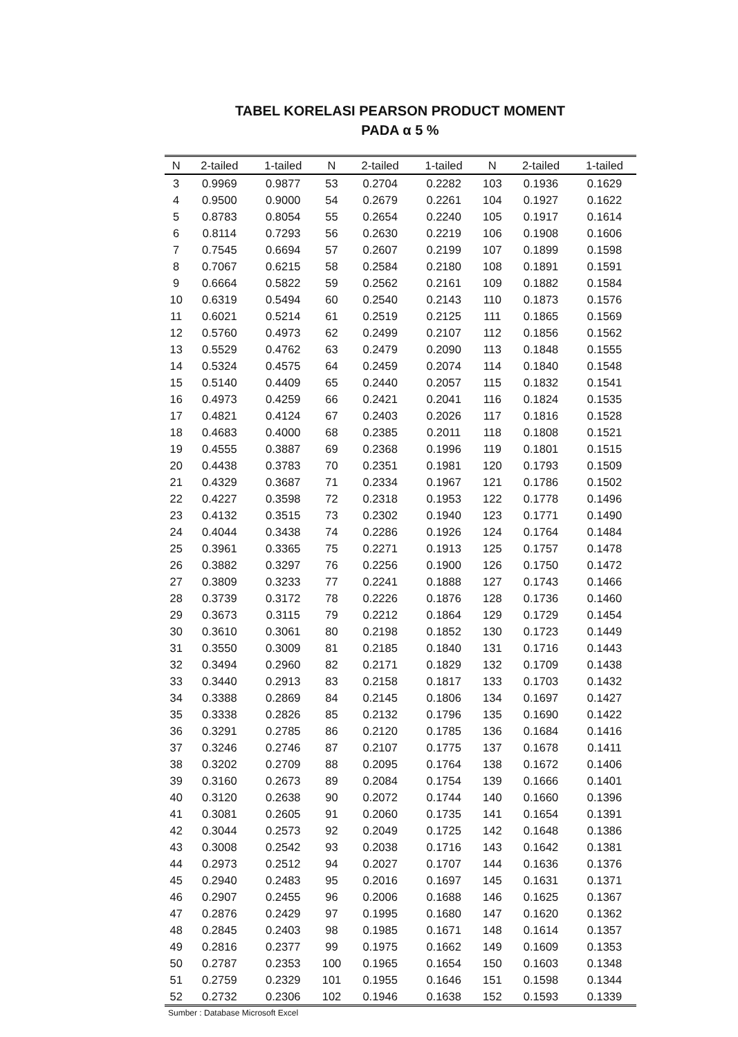TABEL KORELASI PEARSON PRODUCT MOMENT
PADA α 5 %
| N | 2-tailed | 1-tailed | N | 2-tailed | 1-tailed | N | 2-tailed | 1-tailed |
| --- | --- | --- | --- | --- | --- | --- | --- | --- |
| 3 | 0.9969 | 0.9877 | 53 | 0.2704 | 0.2282 | 103 | 0.1936 | 0.1629 |
| 4 | 0.9500 | 0.9000 | 54 | 0.2679 | 0.2261 | 104 | 0.1927 | 0.1622 |
| 5 | 0.8783 | 0.8054 | 55 | 0.2654 | 0.2240 | 105 | 0.1917 | 0.1614 |
| 6 | 0.8114 | 0.7293 | 56 | 0.2630 | 0.2219 | 106 | 0.1908 | 0.1606 |
| 7 | 0.7545 | 0.6694 | 57 | 0.2607 | 0.2199 | 107 | 0.1899 | 0.1598 |
| 8 | 0.7067 | 0.6215 | 58 | 0.2584 | 0.2180 | 108 | 0.1891 | 0.1591 |
| 9 | 0.6664 | 0.5822 | 59 | 0.2562 | 0.2161 | 109 | 0.1882 | 0.1584 |
| 10 | 0.6319 | 0.5494 | 60 | 0.2540 | 0.2143 | 110 | 0.1873 | 0.1576 |
| 11 | 0.6021 | 0.5214 | 61 | 0.2519 | 0.2125 | 111 | 0.1865 | 0.1569 |
| 12 | 0.5760 | 0.4973 | 62 | 0.2499 | 0.2107 | 112 | 0.1856 | 0.1562 |
| 13 | 0.5529 | 0.4762 | 63 | 0.2479 | 0.2090 | 113 | 0.1848 | 0.1555 |
| 14 | 0.5324 | 0.4575 | 64 | 0.2459 | 0.2074 | 114 | 0.1840 | 0.1548 |
| 15 | 0.5140 | 0.4409 | 65 | 0.2440 | 0.2057 | 115 | 0.1832 | 0.1541 |
| 16 | 0.4973 | 0.4259 | 66 | 0.2421 | 0.2041 | 116 | 0.1824 | 0.1535 |
| 17 | 0.4821 | 0.4124 | 67 | 0.2403 | 0.2026 | 117 | 0.1816 | 0.1528 |
| 18 | 0.4683 | 0.4000 | 68 | 0.2385 | 0.2011 | 118 | 0.1808 | 0.1521 |
| 19 | 0.4555 | 0.3887 | 69 | 0.2368 | 0.1996 | 119 | 0.1801 | 0.1515 |
| 20 | 0.4438 | 0.3783 | 70 | 0.2351 | 0.1981 | 120 | 0.1793 | 0.1509 |
| 21 | 0.4329 | 0.3687 | 71 | 0.2334 | 0.1967 | 121 | 0.1786 | 0.1502 |
| 22 | 0.4227 | 0.3598 | 72 | 0.2318 | 0.1953 | 122 | 0.1778 | 0.1496 |
| 23 | 0.4132 | 0.3515 | 73 | 0.2302 | 0.1940 | 123 | 0.1771 | 0.1490 |
| 24 | 0.4044 | 0.3438 | 74 | 0.2286 | 0.1926 | 124 | 0.1764 | 0.1484 |
| 25 | 0.3961 | 0.3365 | 75 | 0.2271 | 0.1913 | 125 | 0.1757 | 0.1478 |
| 26 | 0.3882 | 0.3297 | 76 | 0.2256 | 0.1900 | 126 | 0.1750 | 0.1472 |
| 27 | 0.3809 | 0.3233 | 77 | 0.2241 | 0.1888 | 127 | 0.1743 | 0.1466 |
| 28 | 0.3739 | 0.3172 | 78 | 0.2226 | 0.1876 | 128 | 0.1736 | 0.1460 |
| 29 | 0.3673 | 0.3115 | 79 | 0.2212 | 0.1864 | 129 | 0.1729 | 0.1454 |
| 30 | 0.3610 | 0.3061 | 80 | 0.2198 | 0.1852 | 130 | 0.1723 | 0.1449 |
| 31 | 0.3550 | 0.3009 | 81 | 0.2185 | 0.1840 | 131 | 0.1716 | 0.1443 |
| 32 | 0.3494 | 0.2960 | 82 | 0.2171 | 0.1829 | 132 | 0.1709 | 0.1438 |
| 33 | 0.3440 | 0.2913 | 83 | 0.2158 | 0.1817 | 133 | 0.1703 | 0.1432 |
| 34 | 0.3388 | 0.2869 | 84 | 0.2145 | 0.1806 | 134 | 0.1697 | 0.1427 |
| 35 | 0.3338 | 0.2826 | 85 | 0.2132 | 0.1796 | 135 | 0.1690 | 0.1422 |
| 36 | 0.3291 | 0.2785 | 86 | 0.2120 | 0.1785 | 136 | 0.1684 | 0.1416 |
| 37 | 0.3246 | 0.2746 | 87 | 0.2107 | 0.1775 | 137 | 0.1678 | 0.1411 |
| 38 | 0.3202 | 0.2709 | 88 | 0.2095 | 0.1764 | 138 | 0.1672 | 0.1406 |
| 39 | 0.3160 | 0.2673 | 89 | 0.2084 | 0.1754 | 139 | 0.1666 | 0.1401 |
| 40 | 0.3120 | 0.2638 | 90 | 0.2072 | 0.1744 | 140 | 0.1660 | 0.1396 |
| 41 | 0.3081 | 0.2605 | 91 | 0.2060 | 0.1735 | 141 | 0.1654 | 0.1391 |
| 42 | 0.3044 | 0.2573 | 92 | 0.2049 | 0.1725 | 142 | 0.1648 | 0.1386 |
| 43 | 0.3008 | 0.2542 | 93 | 0.2038 | 0.1716 | 143 | 0.1642 | 0.1381 |
| 44 | 0.2973 | 0.2512 | 94 | 0.2027 | 0.1707 | 144 | 0.1636 | 0.1376 |
| 45 | 0.2940 | 0.2483 | 95 | 0.2016 | 0.1697 | 145 | 0.1631 | 0.1371 |
| 46 | 0.2907 | 0.2455 | 96 | 0.2006 | 0.1688 | 146 | 0.1625 | 0.1367 |
| 47 | 0.2876 | 0.2429 | 97 | 0.1995 | 0.1680 | 147 | 0.1620 | 0.1362 |
| 48 | 0.2845 | 0.2403 | 98 | 0.1985 | 0.1671 | 148 | 0.1614 | 0.1357 |
| 49 | 0.2816 | 0.2377 | 99 | 0.1975 | 0.1662 | 149 | 0.1609 | 0.1353 |
| 50 | 0.2787 | 0.2353 | 100 | 0.1965 | 0.1654 | 150 | 0.1603 | 0.1348 |
| 51 | 0.2759 | 0.2329 | 101 | 0.1955 | 0.1646 | 151 | 0.1598 | 0.1344 |
| 52 | 0.2732 | 0.2306 | 102 | 0.1946 | 0.1638 | 152 | 0.1593 | 0.1339 |
Sumber : Database Microsoft Excel